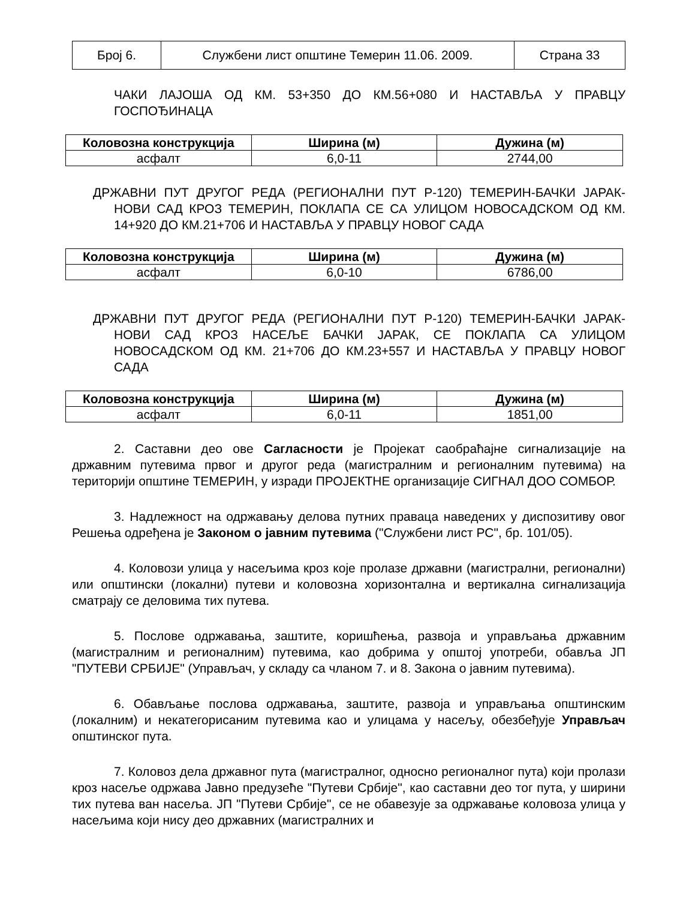| Број 6. | Службени лист општине Темерин 11.06. 2009. | Страна 33 |
ЧАКИ ЛАЈОША ОД КМ. 53+350 ДО КМ.56+080 И НАСТАВЉА У ПРАВЦУ ГОСПОЂИНАЦА
| Коловозна конструкција | Ширина (м) | Дужина (м) |
| --- | --- | --- |
| асфалт | 6,0-11 | 2744,00 |
ДРЖАВНИ ПУТ ДРУГОГ РЕДА (РЕГИОНАЛНИ ПУТ Р-120) ТЕМЕРИН-БАЧКИ ЈАРАК-НОВИ САД КРОЗ ТЕМЕРИН, ПОКЛАПА СЕ СА УЛИЦОМ НОВОСАДСКОМ ОД КМ. 14+920 ДО КМ.21+706 И НАСТАВЉА У ПРАВЦУ НОВОГ САДА
| Коловозна конструкција | Ширина (м) | Дужина (м) |
| --- | --- | --- |
| асфалт | 6,0-10 | 6786,00 |
ДРЖАВНИ ПУТ ДРУГОГ РЕДА (РЕГИОНАЛНИ ПУТ Р-120) ТЕМЕРИН-БАЧКИ ЈАРАК-НОВИ САД КРОЗ НАСЕЉЕ БАЧКИ ЈАРАК, СЕ ПОКЛАПА СА УЛИЦОМ НОВОСАДСКОМ ОД КМ. 21+706 ДО КМ.23+557 И НАСТАВЉА У ПРАВЦУ НОВОГ САДА
| Коловозна конструкција | Ширина (м) | Дужина (м) |
| --- | --- | --- |
| асфалт | 6,0-11 | 1851,00 |
2. Саставни део ове Сагласности је Пројекат саобраћајне сигнализације на државним путевима првог и другог реда (магистралним и регионалним путевима) на територији општине ТЕМЕРИН, у изради ПРОЈЕКТНЕ организације СИГНАЛ ДОО СОМБОР.
3. Надлежност на одржавању делова путних праваца наведених у диспозитиву овог Решења одређена је Законом о јавним путевима ("Службени лист РС", бр. 101/05).
4. Коловози улица у насељима кроз које пролазе државни (магистрални, регионални) или општински (локални) путеви и коловозна хоризонтална и вертикална сигнализација сматрају се деловима тих путева.
5. Послове одржавања, заштите, коришћења, развоја и управљања државним (магистралним и регионалним) путевима, као добрима у општој употреби, обавља ЈП "ПУТЕВИ СРБИЈЕ" (Управљач, у складу са чланом 7. и 8. Закона о јавним путевима).
6. Обављање послова одржавања, заштите, развоја и управљања општинским (локалним) и некатегорисаним путевима као и улицама у насељу, обезбеђује Управљач општинског пута.
7. Коловоз дела државног пута (магистралног, односно регионалног пута) који пролази кроз насеље одржава Јавно предузеће "Путеви Србије", као саставни део тог пута, у ширини тих путева ван насеља. ЈП "Путеви Србије", се не обавезује за одржавање коловоза улица у насељима који нису део државних (магистралних и